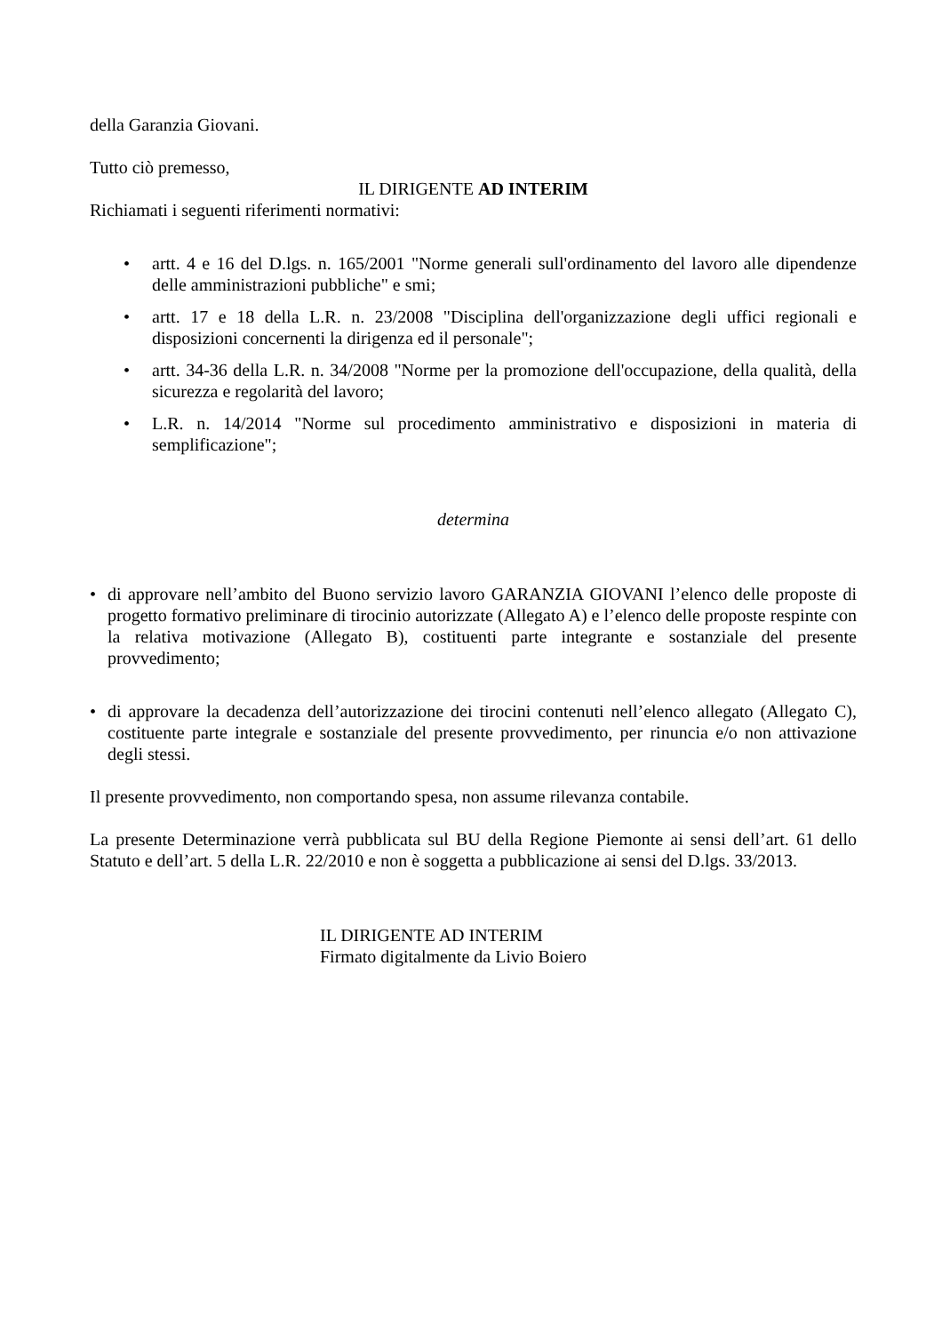della Garanzia Giovani.
Tutto ciò premesso,
IL DIRIGENTE AD INTERIM
Richiamati i seguenti riferimenti normativi:
• artt. 4 e 16 del D.lgs. n. 165/2001 "Norme generali sull'ordinamento del lavoro alle dipendenze delle amministrazioni pubbliche" e smi;
• artt. 17 e 18 della L.R. n. 23/2008 "Disciplina dell'organizzazione degli uffici regionali e disposizioni concernenti la dirigenza ed il personale";
• artt. 34-36 della L.R. n. 34/2008 "Norme per la promozione dell'occupazione, della qualità, della sicurezza e regolarità del lavoro;
• L.R. n. 14/2014 "Norme sul procedimento amministrativo e disposizioni in materia di semplificazione";
determina
• di approvare nell’ambito del Buono servizio lavoro GARANZIA GIOVANI l’elenco delle proposte di progetto formativo preliminare di tirocinio autorizzate (Allegato A) e l’elenco delle proposte respinte con la relativa motivazione (Allegato B), costituenti parte integrante e sostanziale del presente provvedimento;
• di approvare la decadenza dell’autorizzazione dei tirocini contenuti nell’elenco allegato (Allegato C), costituente parte integrale e sostanziale del presente provvedimento, per rinuncia e/o non attivazione degli stessi.
Il presente provvedimento, non comportando spesa, non assume rilevanza contabile.
La presente Determinazione verrà pubblicata sul BU della Regione Piemonte ai sensi dell’art. 61 dello Statuto e dell’art. 5 della L.R. 22/2010 e non è soggetta a pubblicazione ai sensi del D.lgs. 33/2013.
IL DIRIGENTE AD INTERIM
Firmato digitalmente da Livio Boiero